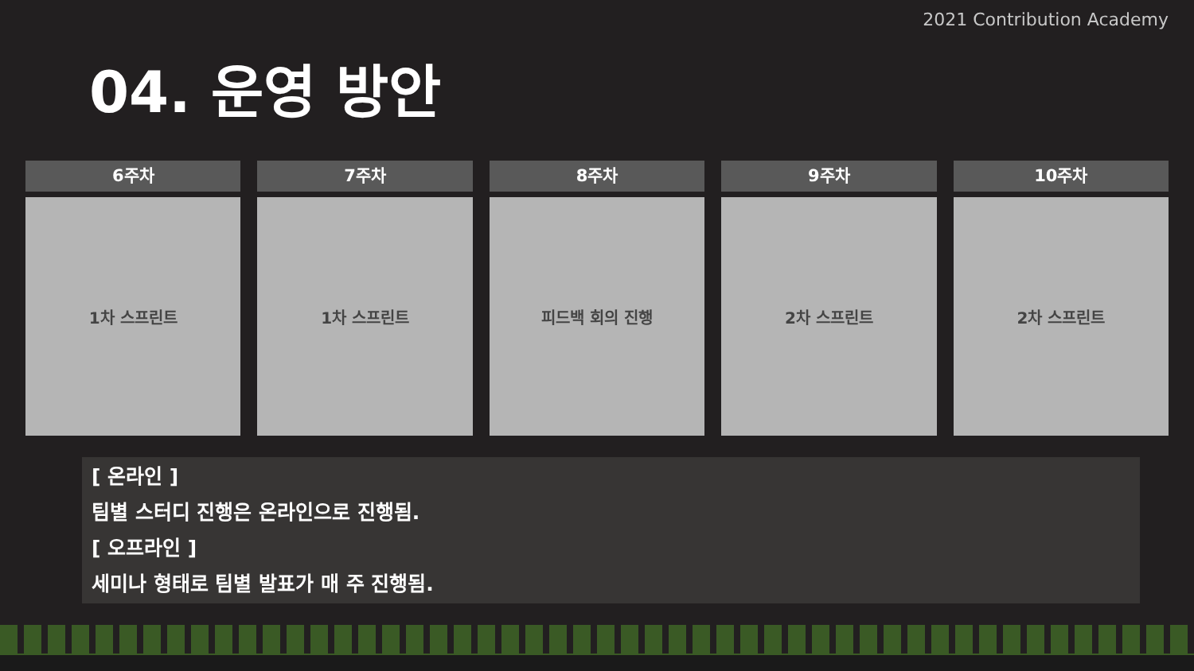2021 Contribution Academy
04. 운영 방안
6주차
1차 스프린트
7주차
1차 스프린트
8주차
피드백 회의 진행
9주차
2차 스프린트
10주차
2차 스프린트
[ 온라인 ]
팀별 스터디 진행은 온라인으로 진행됨.
[ 오프라인 ]
세미나 형태로 팀별 발표가 매 주 진행됨.